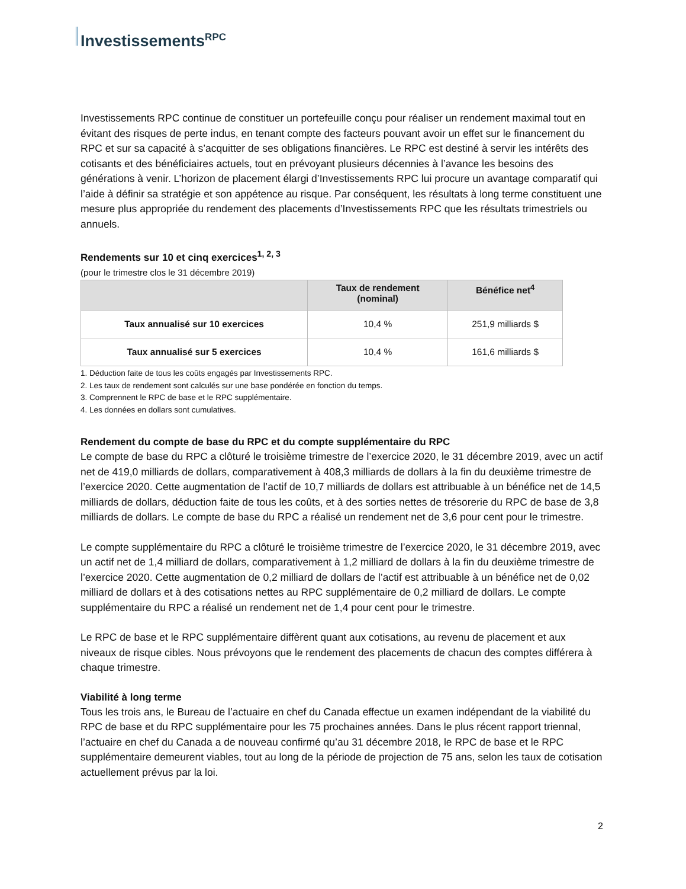Investissements<sup>RPC</sup>
Investissements RPC continue de constituer un portefeuille conçu pour réaliser un rendement maximal tout en évitant des risques de perte indus, en tenant compte des facteurs pouvant avoir un effet sur le financement du RPC et sur sa capacité à s’acquitter de ses obligations financières. Le RPC est destiné à servir les intérêts des cotisants et des bénéficiaires actuels, tout en prévoyant plusieurs décennies à l’avance les besoins des générations à venir. L’horizon de placement élargi d’Investissements RPC lui procure un avantage comparatif qui l’aide à définir sa stratégie et son appétence au risque. Par conséquent, les résultats à long terme constituent une mesure plus appropriée du rendement des placements d’Investissements RPC que les résultats trimestriels ou annuels.
Rendements sur 10 et cinq exercices<sup>1, 2, 3</sup>
(pour le trimestre clos le 31 décembre 2019)
| | Taux de rendement (nominal) | Bénéfice net<sup>4</sup> |
| --- | --- | --- |
| Taux annualisé sur 10 exercices | 10,4 % | 251,9 milliards $ |
| Taux annualisé sur 5 exercices | 10,4 % | 161,6 milliards $ |
1. Déduction faite de tous les coûts engagés par Investissements RPC.
2. Les taux de rendement sont calculés sur une base pondérée en fonction du temps.
3. Comprennent le RPC de base et le RPC supplémentaire.
4. Les données en dollars sont cumulatives.
Rendement du compte de base du RPC et du compte supplémentaire du RPC
Le compte de base du RPC a clôturé le troisième trimestre de l’exercice 2020, le 31 décembre 2019, avec un actif net de 419,0 milliards de dollars, comparativement à 408,3 milliards de dollars à la fin du deuxième trimestre de l’exercice 2020. Cette augmentation de l’actif de 10,7 milliards de dollars est attribuable à un bénéfice net de 14,5 milliards de dollars, déduction faite de tous les coûts, et à des sorties nettes de trésorerie du RPC de base de 3,8 milliards de dollars. Le compte de base du RPC a réalisé un rendement net de 3,6 pour cent pour le trimestre.
Le compte supplémentaire du RPC a clôturé le troisième trimestre de l’exercice 2020, le 31 décembre 2019, avec un actif net de 1,4 milliard de dollars, comparativement à 1,2 milliard de dollars à la fin du deuxième trimestre de l’exercice 2020. Cette augmentation de 0,2 milliard de dollars de l’actif est attribuable à un bénéfice net de 0,02 milliard de dollars et à des cotisations nettes au RPC supplémentaire de 0,2 milliard de dollars. Le compte supplémentaire du RPC a réalisé un rendement net de 1,4 pour cent pour le trimestre.
Le RPC de base et le RPC supplémentaire diffèrent quant aux cotisations, au revenu de placement et aux niveaux de risque cibles. Nous prévoyons que le rendement des placements de chacun des comptes différera à chaque trimestre.
Viabilité à long terme
Tous les trois ans, le Bureau de l’actuaire en chef du Canada effectue un examen indépendant de la viabilité du RPC de base et du RPC supplémentaire pour les 75 prochaines années. Dans le plus récent rapport triennal, l’actuaire en chef du Canada a de nouveau confirmé qu’au 31 décembre 2018, le RPC de base et le RPC supplémentaire demeurent viables, tout au long de la période de projection de 75 ans, selon les taux de cotisation actuellement prévus par la loi.
2